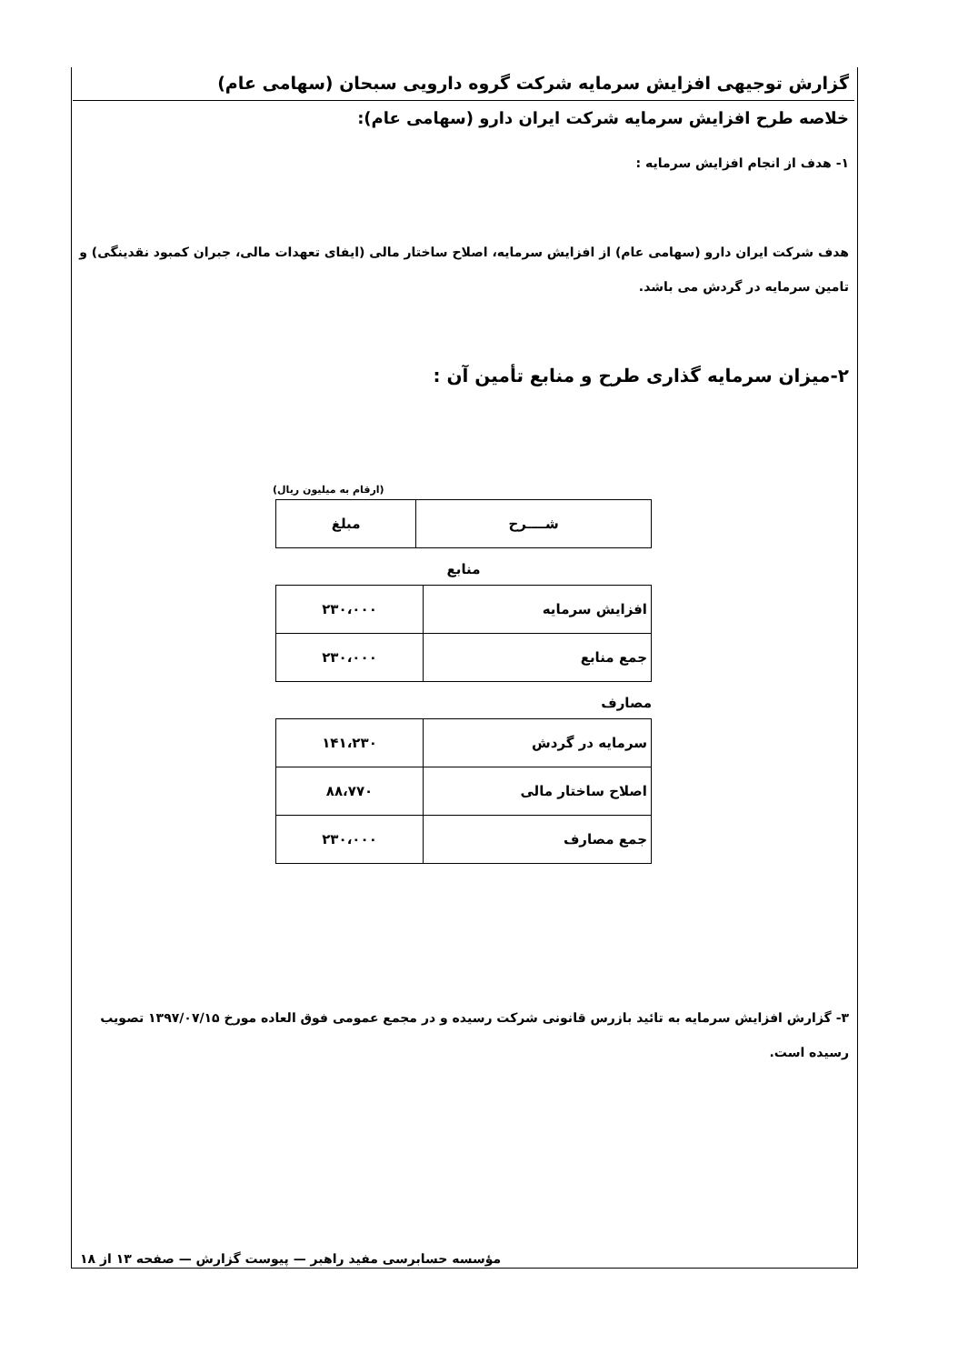گزارش توجیهی افزایش سرمایه شرکت گروه دارویی سبحان (سهامی عام)
خلاصه طرح افزایش سرمایه شرکت ایران دارو (سهامی عام):
۱- هدف از انجام افزایش سرمایه :
هدف شرکت ایران دارو (سهامی عام) از افزایش سرمایه، اصلاح ساختار مالی (ایفای تعهدات مالی، جبران کمبود نقدینگی) و تامین سرمایه در گردش می باشد.
۲-میزان سرمایه گذاری طرح و منابع تأمین آن :
(ارقام به میلیون ریال)
| شــــرح | مبلغ |
| --- | --- |
منابع
| افزایش سرمایه | ۲۳۰،۰۰۰ |
| جمع منابع | ۲۳۰،۰۰۰ |
مصارف
| سرمایه در گردش | ۱۴۱،۲۳۰ |
| اصلاح ساختار مالی | ۸۸،۷۷۰ |
| جمع مصارف | ۲۳۰،۰۰۰ |
۳- گزارش افزایش سرمایه به تائید بازرس قانونی شرکت رسیده و در مجمع عمومی فوق العاده مورخ ۱۳۹۷/۰۷/۱۵ تصویب رسیده است.
مؤسسه حسابرسی مفید راهبر — پیوست گزارش — صفحه ۱۳ از ۱۸